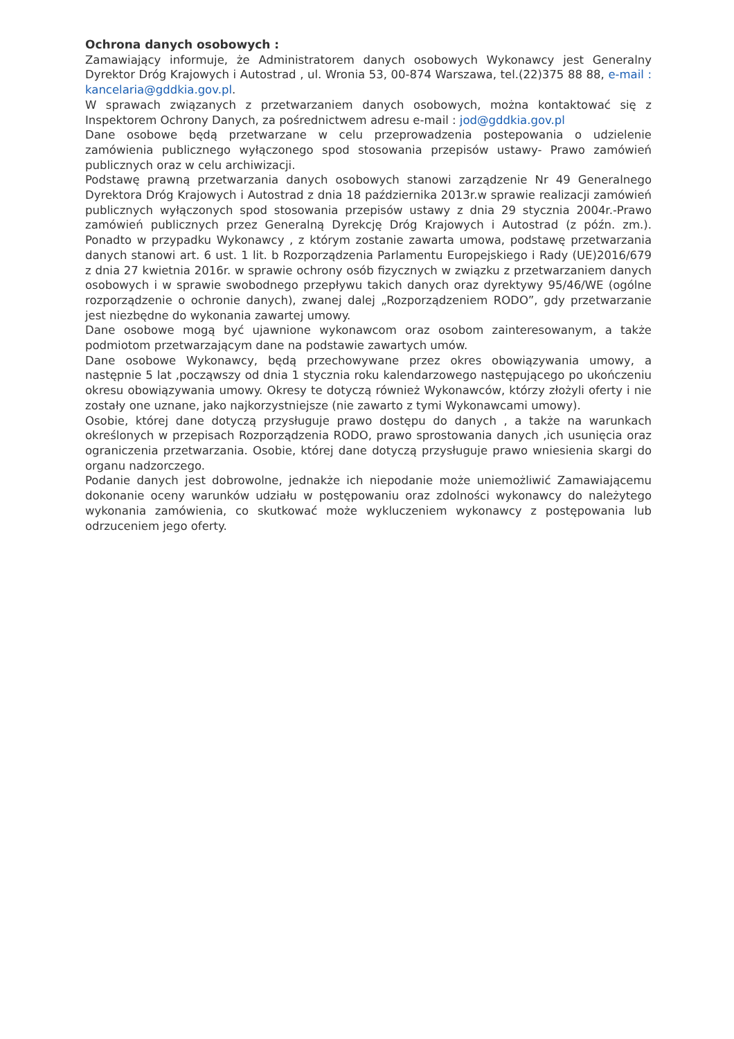Ochrona danych osobowych :
Zamawiający informuje, że Administratorem danych osobowych Wykonawcy jest Generalny Dyrektor Dróg Krajowych i Autostrad , ul. Wronia 53, 00-874 Warszawa, tel.(22)375 88 88, e-mail : kancelaria@gddkia.gov.pl.
W sprawach związanych z przetwarzaniem danych osobowych, można kontaktować się z Inspektorem Ochrony Danych, za pośrednictwem adresu e-mail : jod@gddkia.gov.pl
Dane osobowe będą przetwarzane w celu przeprowadzenia postepowania o udzielenie zamówienia publicznego wyłączonego spod stosowania przepisów ustawy- Prawo zamówień publicznych oraz w celu archiwizacji.
Podstawę prawną przetwarzania danych osobowych stanowi zarządzenie Nr 49 Generalnego Dyrektora Dróg Krajowych i Autostrad z dnia 18 października 2013r.w sprawie realizacji zamówień publicznych wyłączonych spod stosowania przepisów ustawy z dnia 29 stycznia 2004r.-Prawo zamówień publicznych przez Generalną Dyrekcję Dróg Krajowych i Autostrad (z późn. zm.). Ponadto w przypadku Wykonawcy , z którym zostanie zawarta umowa, podstawę przetwarzania danych stanowi art. 6 ust. 1 lit. b Rozporządzenia Parlamentu Europejskiego i Rady (UE)2016/679 z dnia 27 kwietnia 2016r. w sprawie ochrony osób fizycznych w związku z przetwarzaniem danych osobowych i w sprawie swobodnego przepływu takich danych oraz dyrektywy 95/46/WE (ogólne rozporządzenie o ochronie danych), zwanej dalej „Rozporządzeniem RODO”, gdy przetwarzanie jest niezbędne do wykonania zawartej umowy.
Dane osobowe mogą być ujawnione wykonawcom oraz osobom zainteresowanym, a także podmiotom przetwarzającym dane na podstawie zawartych umów.
Dane osobowe Wykonawcy, będą przechowywane przez okres obowiązywania umowy, a następnie 5 lat ,począwszy od dnia 1 stycznia roku kalendarzowego następującego po ukończeniu okresu obowiązywania umowy. Okresy te dotyczą również Wykonawców, którzy złożyli oferty i nie zostały one uznane, jako najkorzystniejsze (nie zawarto z tymi Wykonawcami umowy).
Osobie, której dane dotyczą przysługuje prawo dostępu do danych , a także na warunkach określonych w przepisach Rozporządzenia RODO, prawo sprostowania danych ,ich usunięcia oraz ograniczenia przetwarzania. Osobie, której dane dotyczą przysługuje prawo wniesienia skargi do organu nadzorczego.
Podanie danych jest dobrowolne, jednakże ich niepodanie może uniemożliwić Zamawiającemu dokonanie oceny warunków udziału w postępowaniu oraz zdolności wykonawcy do należytego wykonania zamówienia, co skutkować może wykluczeniem wykonawcy z postępowania lub odrzuceniem jego oferty.